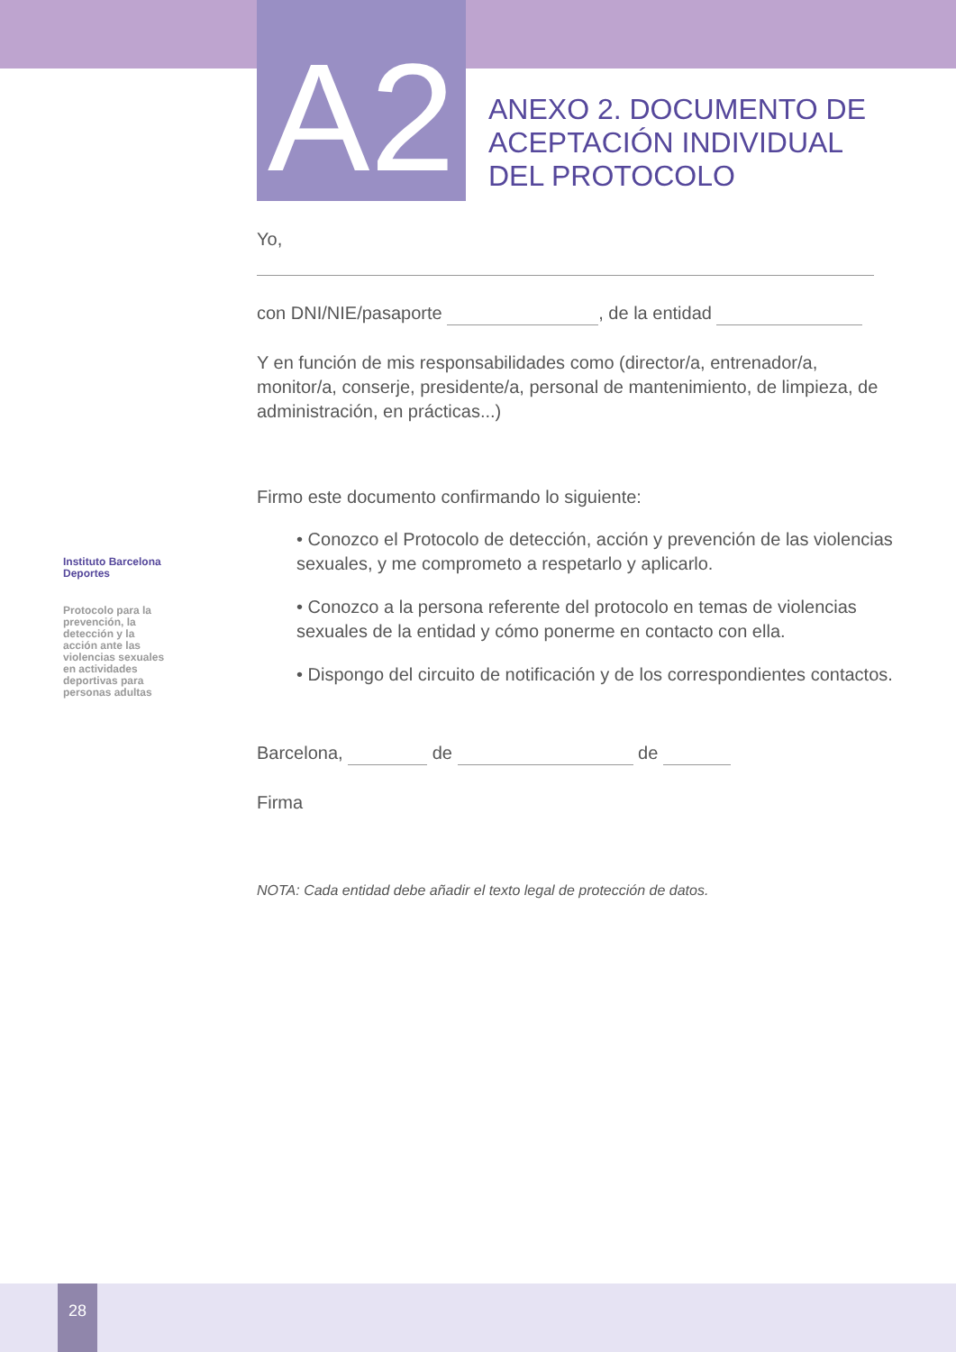A2
ANEXO 2. DOCUMENTO DE
ACEPTACIÓN INDIVIDUAL
DEL PROTOCOLO
Yo,
con DNI/NIE/pasaporte , de la entidad
Y en función de mis responsabilidades como (director/a, entrenador/a, monitor/a, conserje, presidente/a, personal de mantenimiento, de limpieza, de administración, en prácticas...)
Firmo este documento confirmando lo siguiente:
• Conozco el Protocolo de detección, acción y prevención de las violencias sexuales, y me comprometo a respetarlo y aplicarlo.
• Conozco a la persona referente del protocolo en temas de violencias sexuales de la entidad y cómo ponerme en contacto con ella.
• Dispongo del circuito de notificación y de los correspondientes contactos.
Barcelona, de de
Firma
NOTA: Cada entidad debe añadir el texto legal de protección de datos.
Instituto Barcelona Deportes
Protocolo para la prevención, la detección y la acción ante las violencias sexuales en actividades deportivas para personas adultas
28